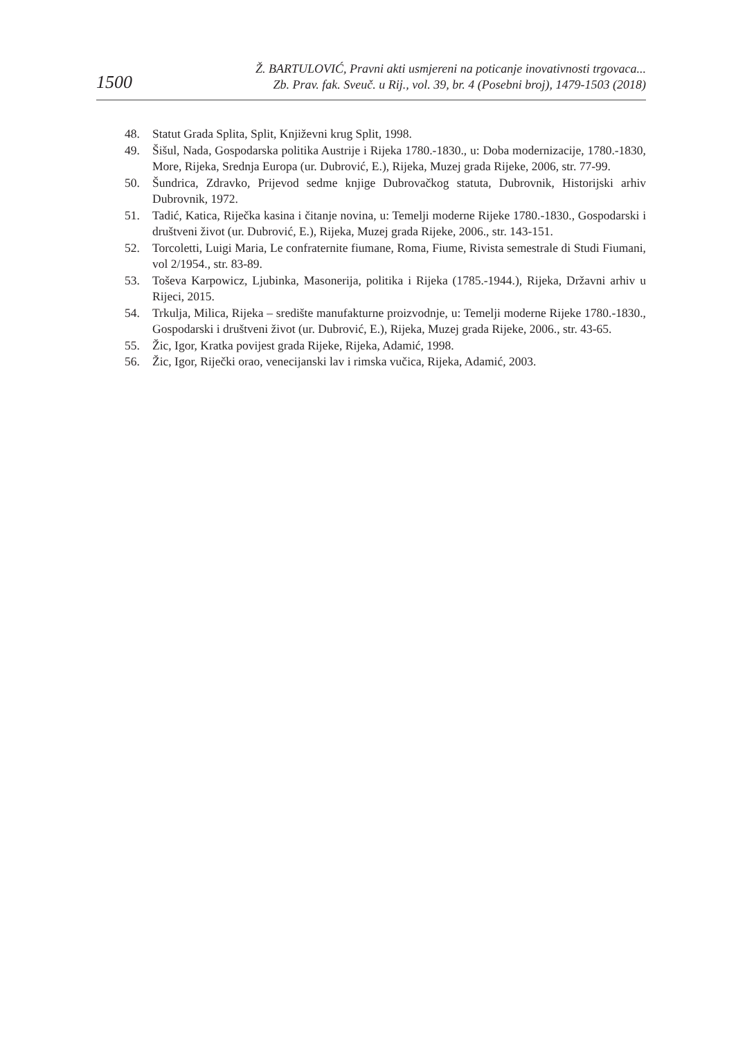1500
Ž. BARTULOVIĆ, Pravni akti usmjereni na poticanje inovativnosti trgovaca...
Zb. Prav. fak. Sveuč. u Rij., vol. 39, br. 4 (Posebni broj), 1479-1503 (2018)
48. Statut Grada Splita, Split, Književni krug Split, 1998.
49. Šišul, Nada, Gospodarska politika Austrije i Rijeka 1780.-1830., u: Doba modernizacije, 1780.-1830, More, Rijeka, Srednja Europa (ur. Dubrović, E.), Rijeka, Muzej grada Rijeke, 2006, str. 77-99.
50. Šundrica, Zdravko, Prijevod sedme knjige Dubrovačkog statuta, Dubrovnik, Historijski arhiv Dubrovnik, 1972.
51. Tadić, Katica, Riječka kasina i čitanje novina, u: Temelji moderne Rijeke 1780.-1830., Gospodarski i društveni život (ur. Dubrović, E.), Rijeka, Muzej grada Rijeke, 2006., str. 143-151.
52. Torcoletti, Luigi Maria, Le confraternite fiumane, Roma, Fiume, Rivista semestrale di Studi Fiumani, vol 2/1954., str. 83-89.
53. Toševa Karpowicz, Ljubinka, Masonerija, politika i Rijeka (1785.-1944.), Rijeka, Državni arhiv u Rijeci, 2015.
54. Trkulja, Milica, Rijeka – središte manufakturne proizvodnje, u: Temelji moderne Rijeke 1780.-1830., Gospodarski i društveni život (ur. Dubrović, E.), Rijeka, Muzej grada Rijeke, 2006., str. 43-65.
55. Žic, Igor, Kratka povijest grada Rijeke, Rijeka, Adamić, 1998.
56. Žic, Igor, Riječki orao, venecijanski lav i rimska vučica, Rijeka, Adamić, 2003.